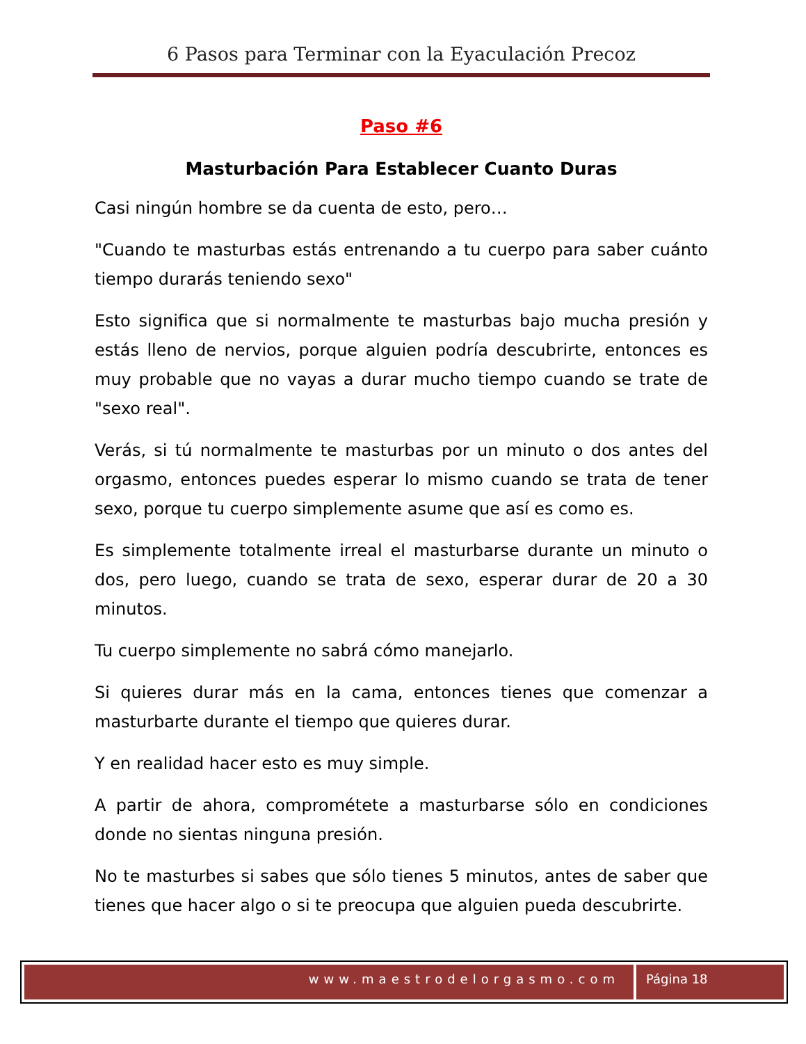6 Pasos para Terminar con la Eyaculación Precoz
Paso #6
Masturbación Para Establecer Cuanto Duras
Casi ningún hombre se da cuenta de esto, pero…
"Cuando te masturbas estás entrenando a tu cuerpo para saber cuánto tiempo durarás teniendo sexo"
Esto significa que si normalmente te masturbas bajo mucha presión y estás lleno de nervios, porque alguien podría descubrirte, entonces es muy probable que no vayas a durar mucho tiempo cuando se trate de "sexo real".
Verás, si tú normalmente te masturbas por un minuto o dos antes del orgasmo, entonces puedes esperar lo mismo cuando se trata de tener sexo, porque tu cuerpo simplemente asume que así es como es.
Es simplemente totalmente irreal el masturbarse durante un minuto o dos, pero luego, cuando se trata de sexo, esperar durar de 20 a 30 minutos.
Tu cuerpo simplemente no sabrá cómo manejarlo.
Si quieres durar más en la cama, entonces tienes que comenzar a masturbarte durante el tiempo que quieres durar.
Y en realidad hacer esto es muy simple.
A partir de ahora, comprométete a masturbarse sólo en condiciones donde no sientas ninguna presión.
No te masturbes si sabes que sólo tienes 5 minutos, antes de saber que tienes que hacer algo o si te preocupa que alguien pueda descubrirte.
www.maestrodelorgasmo.com Página 18